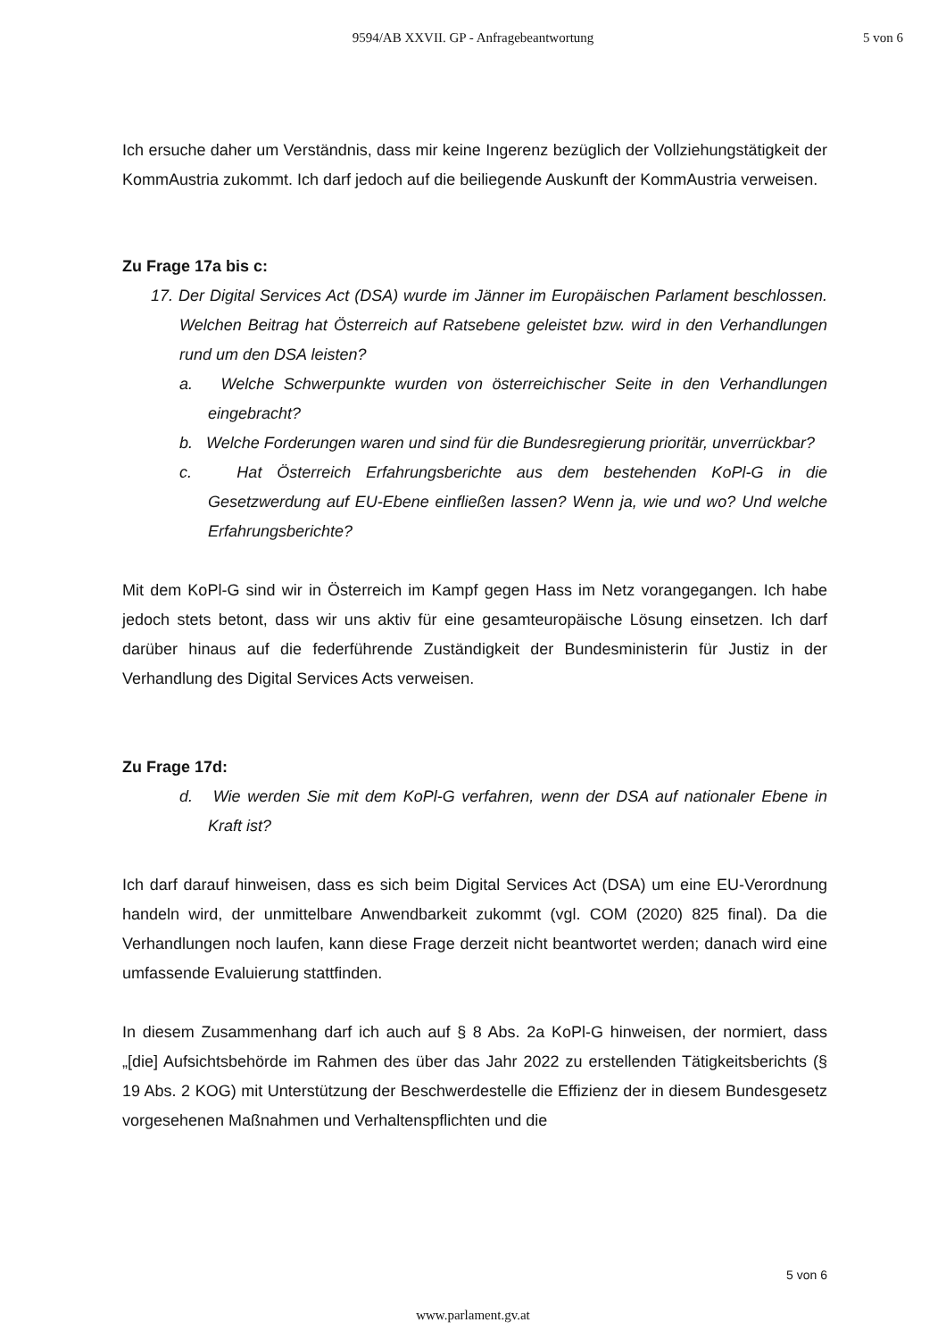9594/AB XXVII. GP - Anfragebeantwortung
5 von 6
Ich ersuche daher um Verständnis, dass mir keine Ingerenz bezüglich der Vollziehungstätigkeit der KommAustria zukommt. Ich darf jedoch auf die beiliegende Auskunft der KommAustria verweisen.
Zu Frage 17a bis c:
17. Der Digital Services Act (DSA) wurde im Jänner im Europäischen Parlament beschlossen. Welchen Beitrag hat Österreich auf Ratsebene geleistet bzw. wird in den Verhandlungen rund um den DSA leisten?
a. Welche Schwerpunkte wurden von österreichischer Seite in den Verhandlungen eingebracht?
b. Welche Forderungen waren und sind für die Bundesregierung prioritär, unverrückbar?
c. Hat Österreich Erfahrungsberichte aus dem bestehenden KoPl-G in die Gesetzwerdung auf EU-Ebene einfließen lassen? Wenn ja, wie und wo? Und welche Erfahrungsberichte?
Mit dem KoPl-G sind wir in Österreich im Kampf gegen Hass im Netz vorangegangen. Ich habe jedoch stets betont, dass wir uns aktiv für eine gesamteuropäische Lösung einsetzen. Ich darf darüber hinaus auf die federführende Zuständigkeit der Bundesministerin für Justiz in der Verhandlung des Digital Services Acts verweisen.
Zu Frage 17d:
d. Wie werden Sie mit dem KoPl-G verfahren, wenn der DSA auf nationaler Ebene in Kraft ist?
Ich darf darauf hinweisen, dass es sich beim Digital Services Act (DSA) um eine EU-Verordnung handeln wird, der unmittelbare Anwendbarkeit zukommt (vgl. COM (2020) 825 final). Da die Verhandlungen noch laufen, kann diese Frage derzeit nicht beantwortet werden; danach wird eine umfassende Evaluierung stattfinden.
In diesem Zusammenhang darf ich auch auf § 8 Abs. 2a KoPl-G hinweisen, der normiert, dass „[die] Aufsichtsbehörde im Rahmen des über das Jahr 2022 zu erstellenden Tätigkeitsberichts (§ 19 Abs. 2 KOG) mit Unterstützung der Beschwerdestelle die Effizienz der in diesem Bundesgesetz vorgesehenen Maßnahmen und Verhaltenspflichten und die
5 von 6
www.parlament.gv.at